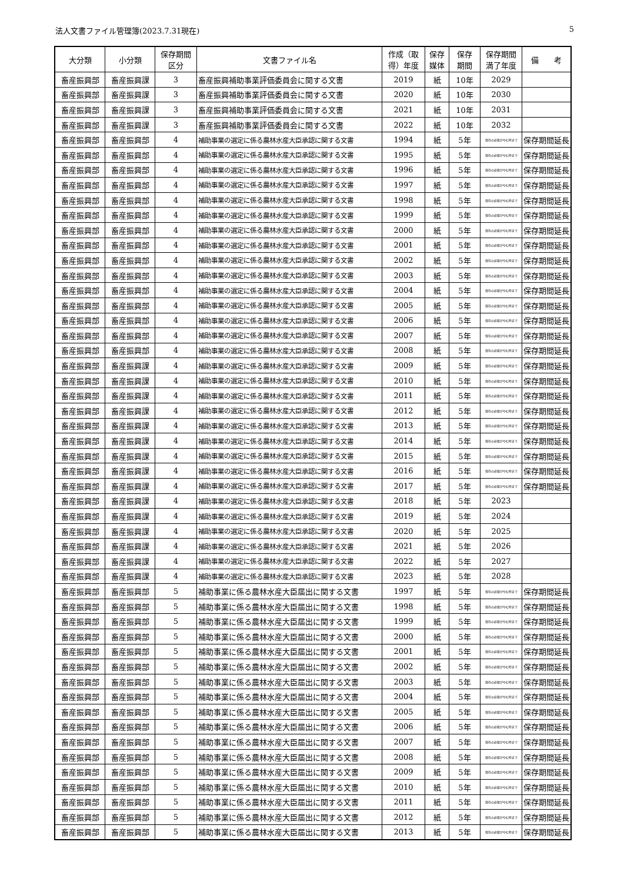法人文書ファイル管理簿(2023.7.31現在) 5
| 大分類 | 小分類 | 保存期間 区分 | 文書ファイル名 | 作成（取 得）年度 | 保存 媒体 | 保存 期間 | 保存期間 満了年度 | 備 考 |
| --- | --- | --- | --- | --- | --- | --- | --- | --- |
| 畜産振興部 | 畜産振興課 | 3 | 畜産振興補助事業評価委員会に関する文書 | 2019 | 紙 | 10年 | 2029 | |
| 畜産振興部 | 畜産振興課 | 3 | 畜産振興補助事業評価委員会に関する文書 | 2020 | 紙 | 10年 | 2030 | |
| 畜産振興部 | 畜産振興課 | 3 | 畜産振興補助事業評価委員会に関する文書 | 2021 | 紙 | 10年 | 2031 | |
| 畜産振興部 | 畜産振興課 | 3 | 畜産振興補助事業評価委員会に関する文書 | 2022 | 紙 | 10年 | 2032 | |
| 畜産振興部 | 畜産振興部 | 4 | 補助事業の選定に係る農林水産大臣承認に関する文書 | 1994 | 紙 | 5年 | 保存の必要がやむ時まで | 保存期間延長 |
| 畜産振興部 | 畜産振興部 | 4 | 補助事業の選定に係る農林水産大臣承認に関する文書 | 1995 | 紙 | 5年 | 保存の必要がやむ時まで | 保存期間延長 |
| 畜産振興部 | 畜産振興部 | 4 | 補助事業の選定に係る農林水産大臣承認に関する文書 | 1996 | 紙 | 5年 | 保存の必要がやむ時まで | 保存期間延長 |
| 畜産振興部 | 畜産振興部 | 4 | 補助事業の選定に係る農林水産大臣承認に関する文書 | 1997 | 紙 | 5年 | 保存の必要がやむ時まで | 保存期間延長 |
| 畜産振興部 | 畜産振興部 | 4 | 補助事業の選定に係る農林水産大臣承認に関する文書 | 1998 | 紙 | 5年 | 保存の必要がやむ時まで | 保存期間延長 |
| 畜産振興部 | 畜産振興部 | 4 | 補助事業の選定に係る農林水産大臣承認に関する文書 | 1999 | 紙 | 5年 | 保存の必要がやむ時まで | 保存期間延長 |
| 畜産振興部 | 畜産振興部 | 4 | 補助事業の選定に係る農林水産大臣承認に関する文書 | 2000 | 紙 | 5年 | 保存の必要がやむ時まで | 保存期間延長 |
| 畜産振興部 | 畜産振興部 | 4 | 補助事業の選定に係る農林水産大臣承認に関する文書 | 2001 | 紙 | 5年 | 保存の必要がやむ時まで | 保存期間延長 |
| 畜産振興部 | 畜産振興部 | 4 | 補助事業の選定に係る農林水産大臣承認に関する文書 | 2002 | 紙 | 5年 | 保存の必要がやむ時まで | 保存期間延長 |
| 畜産振興部 | 畜産振興部 | 4 | 補助事業の選定に係る農林水産大臣承認に関する文書 | 2003 | 紙 | 5年 | 保存の必要がやむ時まで | 保存期間延長 |
| 畜産振興部 | 畜産振興部 | 4 | 補助事業の選定に係る農林水産大臣承認に関する文書 | 2004 | 紙 | 5年 | 保存の必要がやむ時まで | 保存期間延長 |
| 畜産振興部 | 畜産振興部 | 4 | 補助事業の選定に係る農林水産大臣承認に関する文書 | 2005 | 紙 | 5年 | 保存の必要がやむ時まで | 保存期間延長 |
| 畜産振興部 | 畜産振興部 | 4 | 補助事業の選定に係る農林水産大臣承認に関する文書 | 2006 | 紙 | 5年 | 保存の必要がやむ時まで | 保存期間延長 |
| 畜産振興部 | 畜産振興部 | 4 | 補助事業の選定に係る農林水産大臣承認に関する文書 | 2007 | 紙 | 5年 | 保存の必要がやむ時まで | 保存期間延長 |
| 畜産振興部 | 畜産振興部 | 4 | 補助事業の選定に係る農林水産大臣承認に関する文書 | 2008 | 紙 | 5年 | 保存の必要がやむ時まで | 保存期間延長 |
| 畜産振興部 | 畜産振興課 | 4 | 補助事業の選定に係る農林水産大臣承認に関する文書 | 2009 | 紙 | 5年 | 保存の必要がやむ時まで | 保存期間延長 |
| 畜産振興部 | 畜産振興課 | 4 | 補助事業の選定に係る農林水産大臣承認に関する文書 | 2010 | 紙 | 5年 | 保存の必要がやむ時まで | 保存期間延長 |
| 畜産振興部 | 畜産振興課 | 4 | 補助事業の選定に係る農林水産大臣承認に関する文書 | 2011 | 紙 | 5年 | 保存の必要がやむ時まで | 保存期間延長 |
| 畜産振興部 | 畜産振興課 | 4 | 補助事業の選定に係る農林水産大臣承認に関する文書 | 2012 | 紙 | 5年 | 保存の必要がやむ時まで | 保存期間延長 |
| 畜産振興部 | 畜産振興課 | 4 | 補助事業の選定に係る農林水産大臣承認に関する文書 | 2013 | 紙 | 5年 | 保存の必要がやむ時まで | 保存期間延長 |
| 畜産振興部 | 畜産振興課 | 4 | 補助事業の選定に係る農林水産大臣承認に関する文書 | 2014 | 紙 | 5年 | 保存の必要がやむ時まで | 保存期間延長 |
| 畜産振興部 | 畜産振興課 | 4 | 補助事業の選定に係る農林水産大臣承認に関する文書 | 2015 | 紙 | 5年 | 保存の必要がやむ時まで | 保存期間延長 |
| 畜産振興部 | 畜産振興課 | 4 | 補助事業の選定に係る農林水産大臣承認に関する文書 | 2016 | 紙 | 5年 | 保存の必要がやむ時まで | 保存期間延長 |
| 畜産振興部 | 畜産振興課 | 4 | 補助事業の選定に係る農林水産大臣承認に関する文書 | 2017 | 紙 | 5年 | 保存の必要がやむ時まで | 保存期間延長 |
| 畜産振興部 | 畜産振興課 | 4 | 補助事業の選定に係る農林水産大臣承認に関する文書 | 2018 | 紙 | 5年 | 2023 | |
| 畜産振興部 | 畜産振興課 | 4 | 補助事業の選定に係る農林水産大臣承認に関する文書 | 2019 | 紙 | 5年 | 2024 | |
| 畜産振興部 | 畜産振興課 | 4 | 補助事業の選定に係る農林水産大臣承認に関する文書 | 2020 | 紙 | 5年 | 2025 | |
| 畜産振興部 | 畜産振興課 | 4 | 補助事業の選定に係る農林水産大臣承認に関する文書 | 2021 | 紙 | 5年 | 2026 | |
| 畜産振興部 | 畜産振興課 | 4 | 補助事業の選定に係る農林水産大臣承認に関する文書 | 2022 | 紙 | 5年 | 2027 | |
| 畜産振興部 | 畜産振興課 | 4 | 補助事業の選定に係る農林水産大臣承認に関する文書 | 2023 | 紙 | 5年 | 2028 | |
| 畜産振興部 | 畜産振興部 | 5 | 補助事業に係る農林水産大臣届出に関する文書 | 1997 | 紙 | 5年 | 保存の必要がやむ時まで | 保存期間延長 |
| 畜産振興部 | 畜産振興部 | 5 | 補助事業に係る農林水産大臣届出に関する文書 | 1998 | 紙 | 5年 | 保存の必要がやむ時まで | 保存期間延長 |
| 畜産振興部 | 畜産振興部 | 5 | 補助事業に係る農林水産大臣届出に関する文書 | 1999 | 紙 | 5年 | 保存の必要がやむ時まで | 保存期間延長 |
| 畜産振興部 | 畜産振興部 | 5 | 補助事業に係る農林水産大臣届出に関する文書 | 2000 | 紙 | 5年 | 保存の必要がやむ時まで | 保存期間延長 |
| 畜産振興部 | 畜産振興部 | 5 | 補助事業に係る農林水産大臣届出に関する文書 | 2001 | 紙 | 5年 | 保存の必要がやむ時まで | 保存期間延長 |
| 畜産振興部 | 畜産振興部 | 5 | 補助事業に係る農林水産大臣届出に関する文書 | 2002 | 紙 | 5年 | 保存の必要がやむ時まで | 保存期間延長 |
| 畜産振興部 | 畜産振興部 | 5 | 補助事業に係る農林水産大臣届出に関する文書 | 2003 | 紙 | 5年 | 保存の必要がやむ時まで | 保存期間延長 |
| 畜産振興部 | 畜産振興部 | 5 | 補助事業に係る農林水産大臣届出に関する文書 | 2004 | 紙 | 5年 | 保存の必要がやむ時まで | 保存期間延長 |
| 畜産振興部 | 畜産振興部 | 5 | 補助事業に係る農林水産大臣届出に関する文書 | 2005 | 紙 | 5年 | 保存の必要がやむ時まで | 保存期間延長 |
| 畜産振興部 | 畜産振興部 | 5 | 補助事業に係る農林水産大臣届出に関する文書 | 2006 | 紙 | 5年 | 保存の必要がやむ時まで | 保存期間延長 |
| 畜産振興部 | 畜産振興部 | 5 | 補助事業に係る農林水産大臣届出に関する文書 | 2007 | 紙 | 5年 | 保存の必要がやむ時まで | 保存期間延長 |
| 畜産振興部 | 畜産振興部 | 5 | 補助事業に係る農林水産大臣届出に関する文書 | 2008 | 紙 | 5年 | 保存の必要がやむ時まで | 保存期間延長 |
| 畜産振興部 | 畜産振興部 | 5 | 補助事業に係る農林水産大臣届出に関する文書 | 2009 | 紙 | 5年 | 保存の必要がやむ時まで | 保存期間延長 |
| 畜産振興部 | 畜産振興部 | 5 | 補助事業に係る農林水産大臣届出に関する文書 | 2010 | 紙 | 5年 | 保存の必要がやむ時まで | 保存期間延長 |
| 畜産振興部 | 畜産振興部 | 5 | 補助事業に係る農林水産大臣届出に関する文書 | 2011 | 紙 | 5年 | 保存の必要がやむ時まで | 保存期間延長 |
| 畜産振興部 | 畜産振興部 | 5 | 補助事業に係る農林水産大臣届出に関する文書 | 2012 | 紙 | 5年 | 保存の必要がやむ時まで | 保存期間延長 |
| 畜産振興部 | 畜産振興部 | 5 | 補助事業に係る農林水産大臣届出に関する文書 | 2013 | 紙 | 5年 | 保存の必要がやむ時まで | 保存期間延長 |